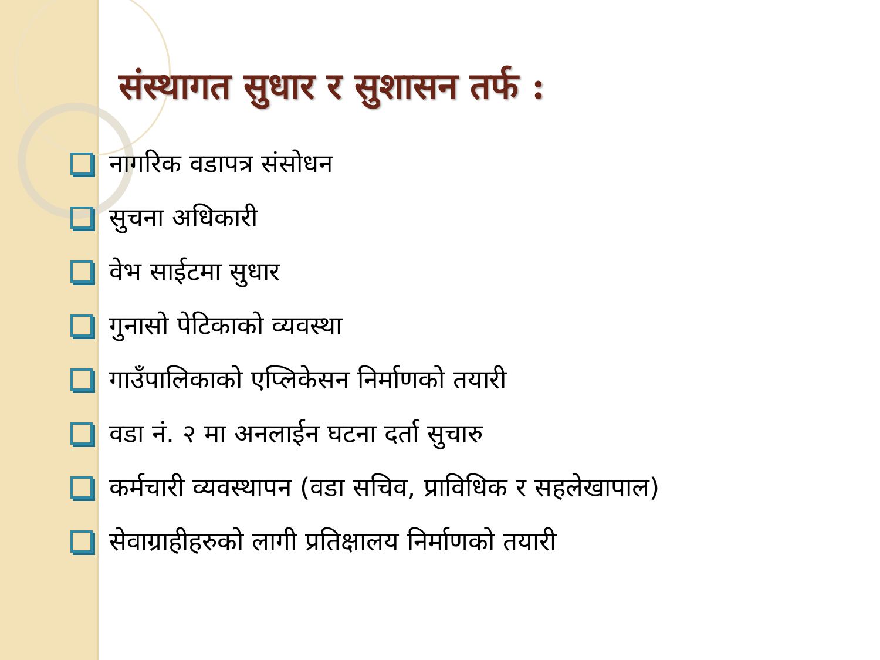संस्थागत सुधार र सुशासन तर्फ :
नागरिक वडापत्र संसोधन
सुचना अधिकारी
वेभ साईटमा सुधार
गुनासो पेटिकाको व्यवस्था
गाउँपालिकाको एप्लिकेसन निर्माणको तयारी
वडा नं. २ मा अनलाईन घटना दर्ता सुचारु
कर्मचारी व्यवस्थापन (वडा सचिव, प्राविधिक र सहलेखापाल)
सेवाग्राहीहरुको लागी प्रतिक्षालय निर्माणको तयारी